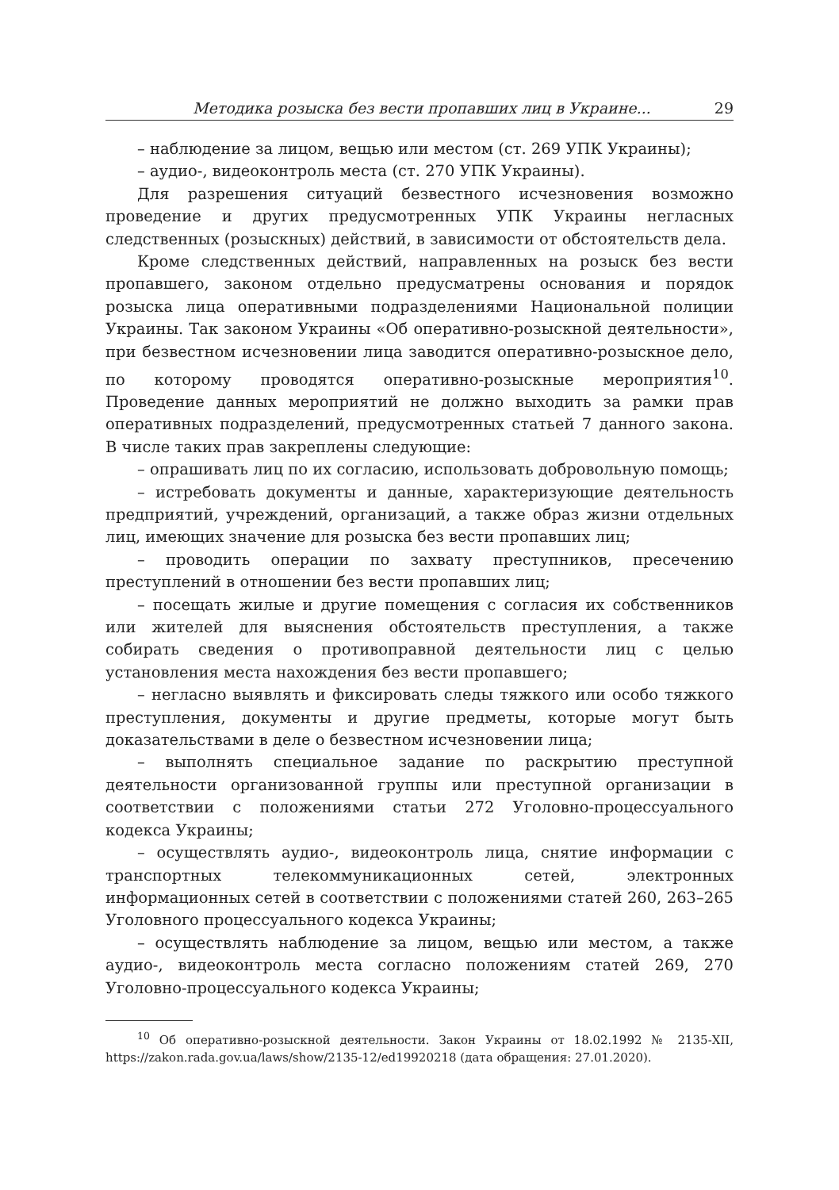Методика розыска без вести пропавших лиц в Украине... 29
– наблюдение за лицом, вещью или местом (ст. 269 УПК Украины);
– аудио-, видеоконтроль места (ст. 270 УПК Украины).
Для разрешения ситуаций безвестного исчезновения возможно проведение и других предусмотренных УПК Украины негласных следственных (розыскных) действий, в зависимости от обстоятельств дела.
Кроме следственных действий, направленных на розыск без вести пропавшего, законом отдельно предусматрены основания и порядок розыска лица оперативными подразделениями Национальной полиции Украины. Так законом Украины «Об оперативно-розыскной деятельности», при безвестном исчезновении лица заводится оперативно-розыскное дело, по которому проводятся оперативно-розыскные мероприятия<sup>10</sup>. Проведение данных мероприятий не должно выходить за рамки прав оперативных подразделений, предусмотренных статьей 7 данного закона. В числе таких прав закреплены следующие:
– опрашивать лиц по их согласию, использовать добровольную помощь;
– истребовать документы и данные, характеризующие деятельность предприятий, учреждений, организаций, а также образ жизни отдельных лиц, имеющих значение для розыска без вести пропавших лиц;
– проводить операции по захвату преступников, пресечению преступлений в отношении без вести пропавших лиц;
– посещать жилые и другие помещения с согласия их собственников или жителей для выяснения обстоятельств преступления, а также собирать сведения о противоправной деятельности лиц с целью установления места нахождения без вести пропавшего;
– негласно выявлять и фиксировать следы тяжкого или особо тяжкого преступления, документы и другие предметы, которые могут быть доказательствами в деле о безвестном исчезновении лица;
– выполнять специальное задание по раскрытию преступной деятельности организованной группы или преступной организации в соответствии с положениями статьи 272 Уголовно-процессуального кодекса Украины;
– осуществлять аудио-, видеоконтроль лица, снятие информации с транспортных телекоммуникационных сетей, электронных информационных сетей в соответствии с положениями статей 260, 263–265 Уголовного процессуального кодекса Украины;
– осуществлять наблюдение за лицом, вещью или местом, а также аудио-, видеоконтроль места согласно положениям статей 269, 270 Уголовно-процессуального кодекса Украины;
<sup>10</sup> Об оперативно-розыскной деятельности. Закон Украины от 18.02.1992 № 2135-XII, https://zakon.rada.gov.ua/laws/show/2135-12/ed19920218 (дата обращения: 27.01.2020).